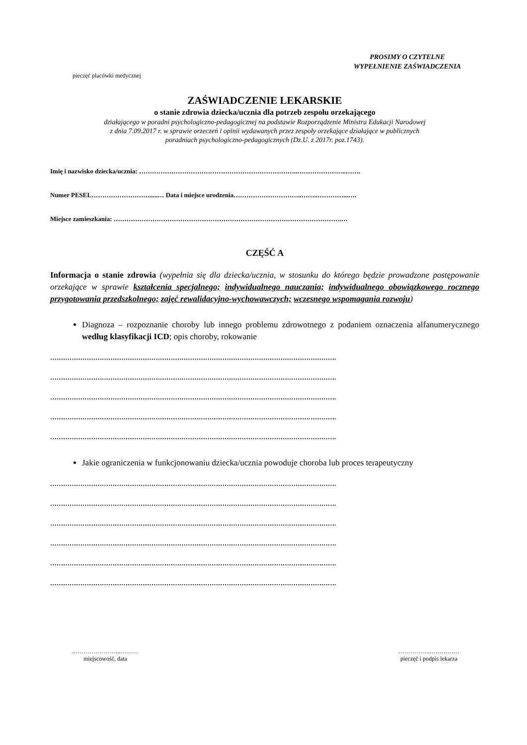PROSIMY O CZYTELNE
WYPEŁNIENIE ZAŚWIADCZENIA
pieczęć placówki medycznej
ZAŚWIADCZENIE LEKARSKIE
o stanie zdrowia dziecka/ucznia dla potrzeb zespołu orzekającego
działającego w poradni psychologiczno-pedagogicznej na podstawie Rozporządzenie Ministra Edukacji Narodowej
z dnia 7.09.2017 r. w sprawie orzeczeń i opinii wydawanych przez zespoły orzekające działające w publicznych
poradniach psychologiczno-pedagogicznych (Dz.U. z 2017r. poz.1743).
Imię i nazwisko dziecka/ucznia: ………………………………………………………………..…………………..…….
Numer PESEL……………………….....… Data i miejsce urodzenia…………………………..……..…………...….
Miejsce zamieszkania: …………………………………………………………………………………………….…
CZĘŚĆ A
Informacja o stanie zdrowia (wypełnia się dla dziecka/ucznia, w stosunku do którego będzie prowadzone postępowanie orzekające w sprawie kształcenia specjalnego; indywidualnego nauczania; indywidualnego obowiązkowego rocznego przygotowania przedszkolnego; zajęć rewalidacyjno-wychowawczych; wczesnego wspomagania rozwoju)
Diagnoza – rozpoznanie choroby lub innego problemu zdrowotnego z podaniem oznaczenia alfanumerycznego według klasyfikacji ICD; opis choroby, rokowanie
…………………………………………………………………………………………………………………….
…………………………………………………………………………………………………………………….
…………………………………………………………………………………………………………………….
…………………………………………………………………………………………………………………….
…………………………………………………………………………………………………………………….
Jakie ograniczenia w funkcjonowaniu dziecka/ucznia powoduje choroba lub proces terapeutyczny
…………………………………………………………………………………………………………………….
…………………………………………………………………………………………………………………….
…………………………………………………………………………………………………………………….
…………………………………………………………………………………………………………………….
…………………………………………………………………………………………………………………….
…………………………………………………………………………………………………………………….
..…………………..………
miejscowość, data
…………….……………
pieczęć i podpis lekarza